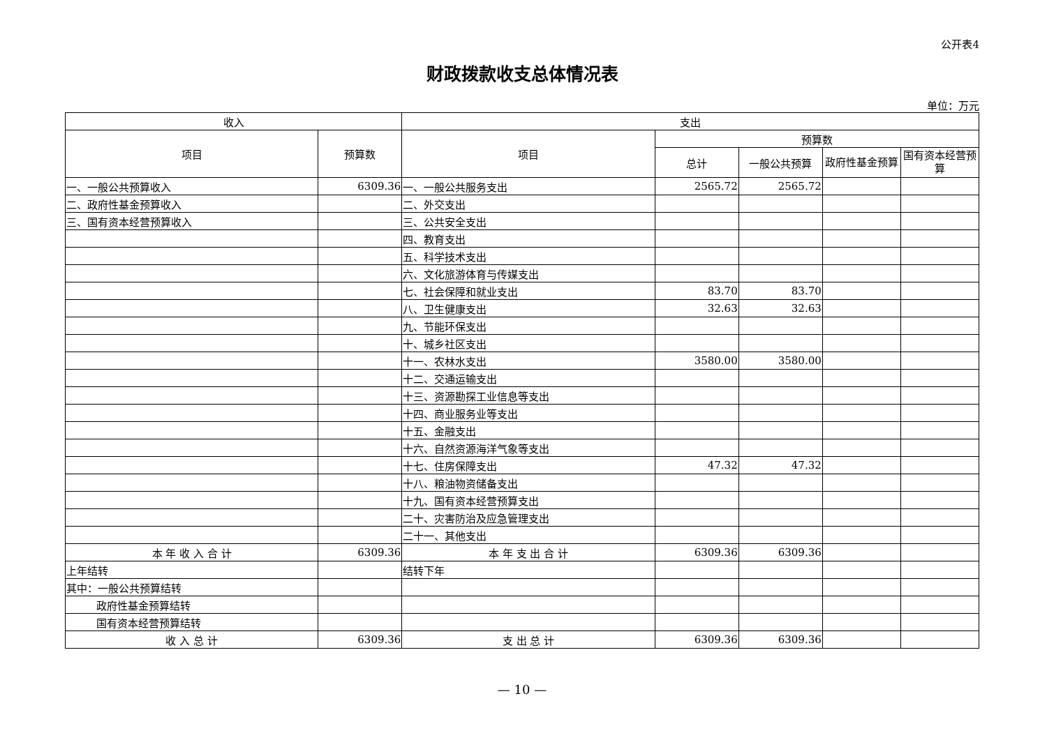公开表4
财政拨款收支总体情况表
单位：万元
| 收入 | | 支出 | | | | |
| --- | --- | --- | --- | --- | --- | --- |
| 项目 | 预算数 | 项目 | 预算数 | | | |
| | | | 总计 | 一般公共预算 | 政府性基金预算 | 国有资本经营预算 |
| 一、一般公共预算收入 | 6309.36 | 一、一般公共服务支出 | 2565.72 | 2565.72 | | |
| 二、政府性基金预算收入 | | 二、外交支出 | | | | |
| 三、国有资本经营预算收入 | | 三、公共安全支出 | | | | |
| | | 四、教育支出 | | | | |
| | | 五、科学技术支出 | | | | |
| | | 六、文化旅游体育与传媒支出 | | | | |
| | | 七、社会保障和就业支出 | 83.70 | 83.70 | | |
| | | 八、卫生健康支出 | 32.63 | 32.63 | | |
| | | 九、节能环保支出 | | | | |
| | | 十、城乡社区支出 | | | | |
| | | 十一、农林水支出 | 3580.00 | 3580.00 | | |
| | | 十二、交通运输支出 | | | | |
| | | 十三、资源勘探工业信息等支出 | | | | |
| | | 十四、商业服务业等支出 | | | | |
| | | 十五、金融支出 | | | | |
| | | 十六、自然资源海洋气象等支出 | | | | |
| | | 十七、住房保障支出 | 47.32 | 47.32 | | |
| | | 十八、粮油物资储备支出 | | | | |
| | | 十九、国有资本经营预算支出 | | | | |
| | | 二十、灾害防治及应急管理支出 | | | | |
| | | 二十一、其他支出 | | | | |
| 本 年 收 入 合 计 | 6309.36 | 本 年 支 出 合 计 | 6309.36 | 6309.36 | | |
| 上年结转 | | 结转下年 | | | | |
| 其中：一般公共预算结转 | | | | | | |
| 政府性基金预算结转 | | | | | | |
| 国有资本经营预算结转 | | | | | | |
| 收 入 总 计 | 6309.36 | 支 出 总 计 | 6309.36 | 6309.36 | | |
— 10 —